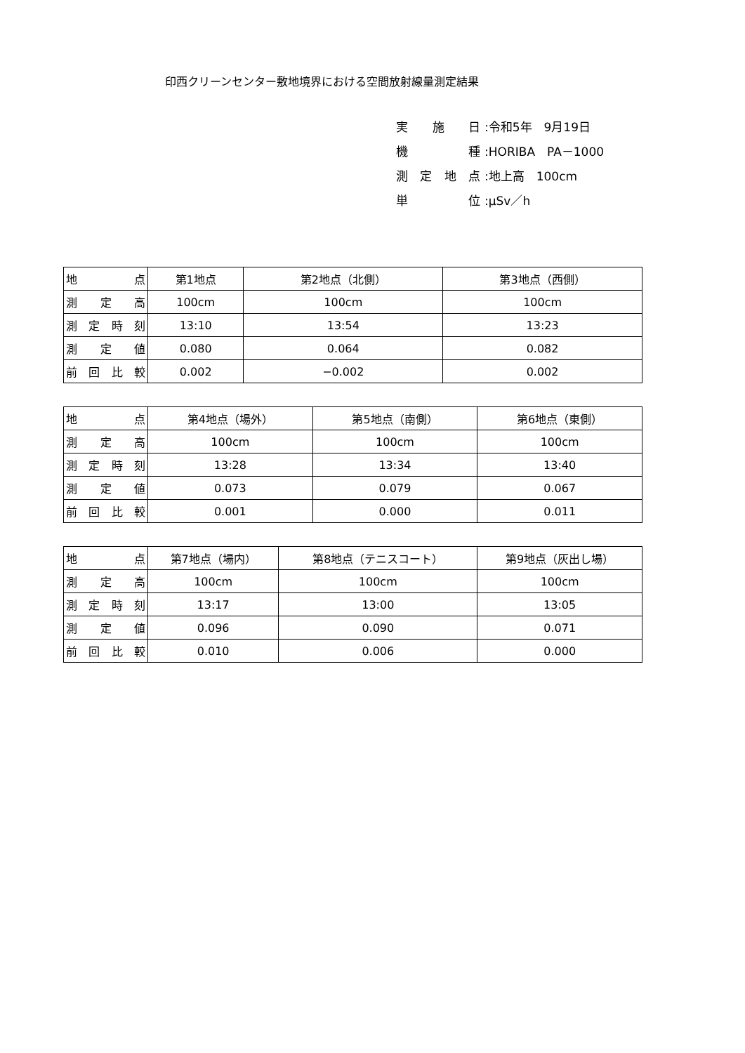印西クリーンセンター敷地境界における空間放射線量測定結果
実施日:令和5年　9月19日
機種:HORIBA　PA－1000
測定地点:地上高　100cm
単位:μSv／h
| 地 点 | 第1地点 | 第2地点（北側） | 第3地点（西側） |
| 測 定 高 | 100cm | 100cm | 100cm |
| 測 定 時 刻 | 13:10 | 13:54 | 13:23 |
| 測 定 値 | 0.080 | 0.064 | 0.082 |
| 前 回 比 較 | 0.002 | −0.002 | 0.002 |
| 地 点 | 第4地点（場外） | 第5地点（南側） | 第6地点（東側） |
| 測 定 高 | 100cm | 100cm | 100cm |
| 測 定 時 刻 | 13:28 | 13:34 | 13:40 |
| 測 定 値 | 0.073 | 0.079 | 0.067 |
| 前 回 比 較 | 0.001 | 0.000 | 0.011 |
| 地 点 | 第7地点（場内） | 第8地点（テニスコート） | 第9地点（灰出し場） |
| 測 定 高 | 100cm | 100cm | 100cm |
| 測 定 時 刻 | 13:17 | 13:00 | 13:05 |
| 測 定 値 | 0.096 | 0.090 | 0.071 |
| 前 回 比 較 | 0.010 | 0.006 | 0.000 |